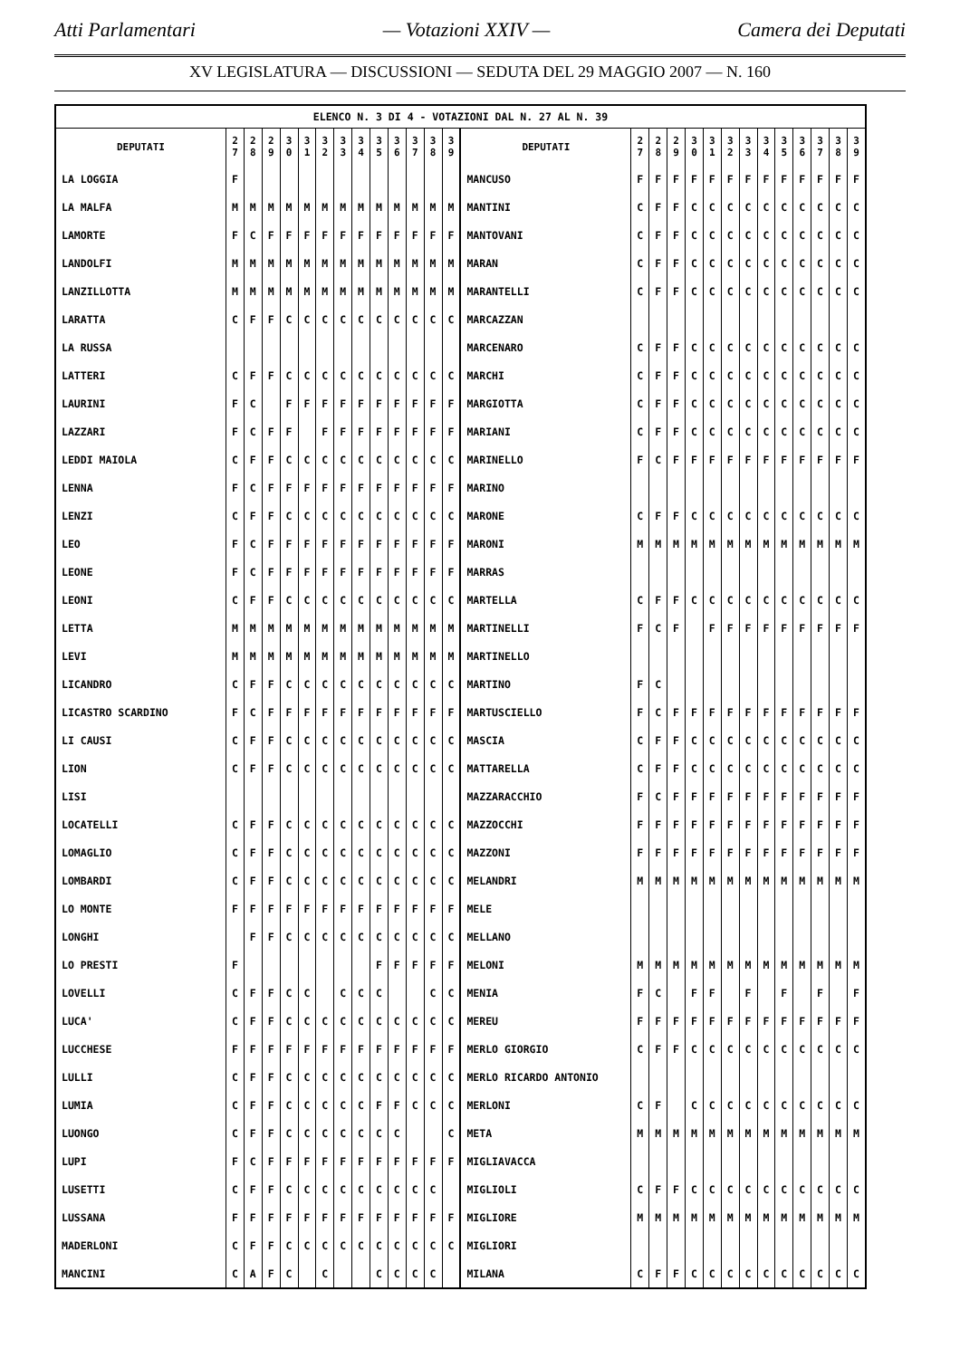Atti Parlamentari — Votazioni XXIV — Camera dei Deputati
XV LEGISLATURA — DISCUSSIONI — SEDUTA DEL 29 MAGGIO 2007 — N. 160
| ELENCO N. 3 DI 4 - VOTAZIONI DAL N. 27 AL N. 39 | | | | | | | | | | | | | | | | | | | | | | | | | | | |
| DEPUTATI | 2 7 | 2 8 | 2 9 | 3 0 | 3 1 | 3 2 | 3 3 | 3 4 | 3 5 | 3 6 | 3 7 | 3 8 | 3 9 | DEPUTATI | 2 7 | 2 8 | 2 9 | 3 0 | 3 1 | 3 2 | 3 3 | 3 4 | 3 5 | 3 6 | 3 7 | 3 8 | 3 9 |
| LA LOGGIA | F | | | | | | | | | | | | | MANCUSO | F | F | F | F | F | F | F | F | F | F | F | F | F |
| LA MALFA | M | M | M | M | M | M | M | M | M | M | M | M | M | MANTINI | C | F | F | C | C | C | C | C | C | C | C | C | C |
| LAMORTE | F | C | F | F | F | F | F | F | F | F | F | F | F | MANTOVANI | C | F | F | C | C | C | C | C | C | C | C | C | C |
| LANDOLFI | M | M | M | M | M | M | M | M | M | M | M | M | M | MARAN | C | F | F | C | C | C | C | C | C | C | C | C | C |
| LANZILLOTTA | M | M | M | M | M | M | M | M | M | M | M | M | M | MARANTELLI | C | F | F | C | C | C | C | C | C | C | C | C | C |
| LARATTA | C | F | F | C | C | C | C | C | C | C | C | C | C | MARCAZZAN | | | | | | | | | | | | | |
| LA RUSSA | | | | | | | | | | | | | | MARCENARO | C | F | F | C | C | C | C | C | C | C | C | C | C |
| LATTERI | C | F | F | C | C | C | C | C | C | C | C | C | C | MARCHI | C | F | F | C | C | C | C | C | C | C | C | C | C |
| LAURINI | F | C | | F | F | F | F | F | F | F | F | F | F | MARGIOTTA | C | F | F | C | C | C | C | C | C | C | C | C | C |
| LAZZARI | F | C | F | F | | F | F | F | F | F | F | F | F | MARIANI | C | F | F | C | C | C | C | C | C | C | C | C | C |
| LEDDI MAIOLA | C | F | F | C | C | C | C | C | C | C | C | C | C | MARINELLO | F | C | F | F | F | F | F | F | F | F | F | F | F |
| LENNA | F | C | F | F | F | F | F | F | F | F | F | F | F | MARINO | | | | | | | | | | | | | |
| LENZI | C | F | F | C | C | C | C | C | C | C | C | C | C | MARONE | C | F | F | C | C | C | C | C | C | C | C | C | C |
| LEO | F | C | F | F | F | F | F | F | F | F | F | F | F | MARONI | M | M | M | M | M | M | M | M | M | M | M | M | M |
| LEONE | F | C | F | F | F | F | F | F | F | F | F | F | F | MARRAS | | | | | | | | | | | | | |
| LEONI | C | F | F | C | C | C | C | C | C | C | C | C | C | MARTELLA | C | F | F | C | C | C | C | C | C | C | C | C | C |
| LETTA | M | M | M | M | M | M | M | M | M | M | M | M | M | MARTINELLI | F | C | F | | F | F | F | F | F | F | F | F | F |
| LEVI | M | M | M | M | M | M | M | M | M | M | M | M | M | MARTINELLO | | | | | | | | | | | | | |
| LICANDRO | C | F | F | C | C | C | C | C | C | C | C | C | C | MARTINO | F | C | | | | | | | | | | | |
| LICASTRO SCARDINO | F | C | F | F | F | F | F | F | F | F | F | F | F | MARTUSCIELLO | F | C | F | F | F | F | F | F | F | F | F | F | F |
| LI CAUSI | C | F | F | C | C | C | C | C | C | C | C | C | C | MASCIA | C | F | F | C | C | C | C | C | C | C | C | C | C |
| LION | C | F | F | C | C | C | C | C | C | C | C | C | C | MATTARELLA | C | F | F | C | C | C | C | C | C | C | C | C | C |
| LISI | | | | | | | | | | | | | | MAZZARACCHIO | F | C | F | F | F | F | F | F | F | F | F | F | F |
| LOCATELLI | C | F | F | C | C | C | C | C | C | C | C | C | C | MAZZOCCHI | F | F | F | F | F | F | F | F | F | F | F | F | F |
| LOMAGLIO | C | F | F | C | C | C | C | C | C | C | C | C | C | MAZZONI | F | F | F | F | F | F | F | F | F | F | F | F | F |
| LOMBARDI | C | F | F | C | C | C | C | C | C | C | C | C | C | MELANDRI | M | M | M | M | M | M | M | M | M | M | M | M | M |
| LO MONTE | F | F | F | F | F | F | F | F | F | F | F | F | F | MELE | | | | | | | | | | | | | |
| LONGHI | | F | F | C | C | C | C | C | C | C | C | C | C | MELLANO | | | | | | | | | | | | | |
| LO PRESTI | F | | | | | | | | F | F | F | F | F | MELONI | M | M | M | M | M | M | M | M | M | M | M | M | M |
| LOVELLI | C | F | F | C | C | | C | C | C | | | C | C | MENIA | F | C | | F | F | | F | | F | | F | | F |
| LUCA' | C | F | F | C | C | C | C | C | C | C | C | C | C | MEREU | F | F | F | F | F | F | F | F | F | F | F | F | F |
| LUCCHESE | F | F | F | F | F | F | F | F | F | F | F | F | F | MERLO GIORGIO | C | F | F | C | C | C | C | C | C | C | C | C | C |
| LULLI | C | F | F | C | C | C | C | C | C | C | C | C | C | MERLO RICARDO ANTONIO | | | | | | | | | | | | | |
| LUMIA | C | F | F | C | C | C | C | C | F | F | C | C | C | MERLONI | C | F | | C | C | C | C | C | C | C | C | C | C |
| LUONGO | C | F | F | C | C | C | C | C | C | C | | | C | META | M | M | M | M | M | M | M | M | M | M | M | M | M |
| LUPI | F | C | F | F | F | F | F | F | F | F | F | F | F | MIGLIAVACCA | | | | | | | | | | | | | |
| LUSETTI | C | F | F | C | C | C | C | C | C | C | C | C | | MIGLIOLI | C | F | F | C | C | C | C | C | C | C | C | C | C |
| LUSSANA | F | F | F | F | F | F | F | F | F | F | F | F | F | MIGLIORE | M | M | M | M | M | M | M | M | M | M | M | M | M |
| MADERLONI | C | F | F | C | C | C | C | C | C | C | C | C | C | MIGLIORI | | | | | | | | | | | | | |
| MANCINI | C | A | F | C | | C | | | C | C | C | C | | MILANA | C | F | F | C | C | C | C | C | C | C | C | C | C |